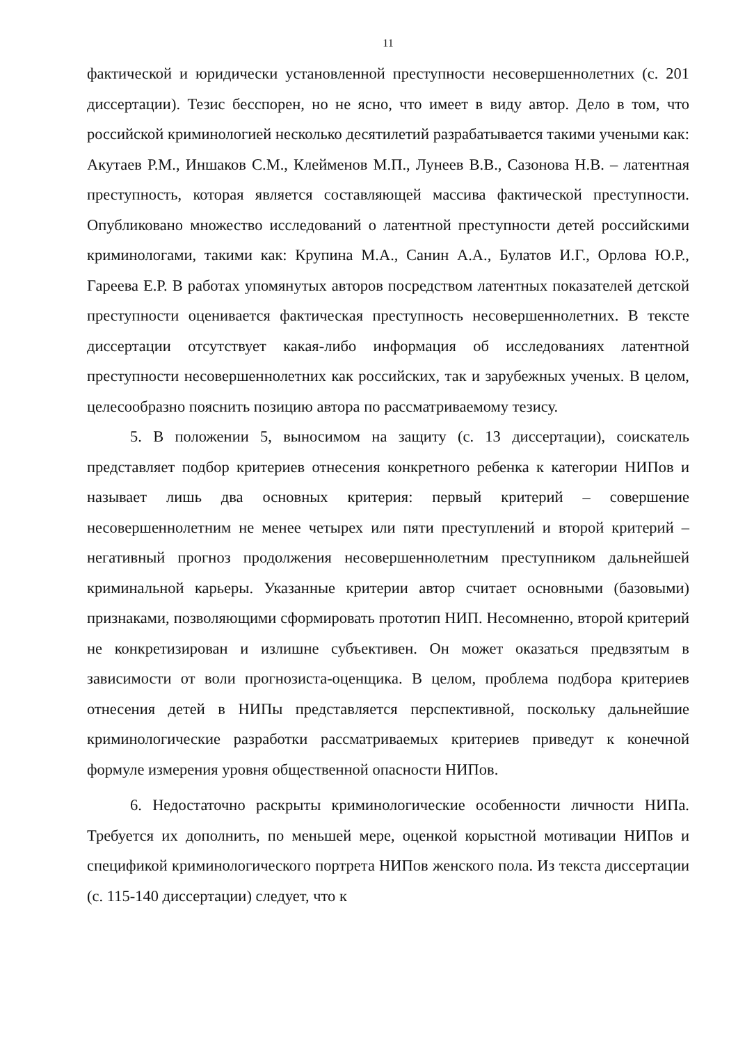11
фактической и юридически установленной преступности несовершеннолетних (с. 201 диссертации). Тезис бесспорен, но не ясно, что имеет в виду автор. Дело в том, что российской криминологией несколько десятилетий разрабатывается такими учеными как: Акутаев Р.М., Иншаков С.М., Клейменов М.П., Лунеев В.В., Сазонова Н.В. – латентная преступность, которая является составляющей массива фактической преступности. Опубликовано множество исследований о латентной преступности детей российскими криминологами, такими как: Крупина М.А., Санин А.А., Булатов И.Г., Орлова Ю.Р., Гареева Е.Р. В работах упомянутых авторов посредством латентных показателей детской преступности оценивается фактическая преступность несовершеннолетних. В тексте диссертации отсутствует какая-либо информация об исследованиях латентной преступности несовершеннолетних как российских, так и зарубежных ученых. В целом, целесообразно пояснить позицию автора по рассматриваемому тезису.
5. В положении 5, выносимом на защиту (с. 13 диссертации), соискатель представляет подбор критериев отнесения конкретного ребенка к категории НИПов и называет лишь два основных критерия: первый критерий – совершение несовершеннолетним не менее четырех или пяти преступлений и второй критерий – негативный прогноз продолжения несовершеннолетним преступником дальнейшей криминальной карьеры. Указанные критерии автор считает основными (базовыми) признаками, позволяющими сформировать прототип НИП. Несомненно, второй критерий не конкретизирован и излишне субъективен. Он может оказаться предвзятым в зависимости от воли прогнозиста-оценщика. В целом, проблема подбора критериев отнесения детей в НИПы представляется перспективной, поскольку дальнейшие криминологические разработки рассматриваемых критериев приведут к конечной формуле измерения уровня общественной опасности НИПов.
6. Недостаточно раскрыты криминологические особенности личности НИПа. Требуется их дополнить, по меньшей мере, оценкой корыстной мотивации НИПов и спецификой криминологического портрета НИПов женского пола. Из текста диссертации (с. 115-140 диссертации) следует, что к